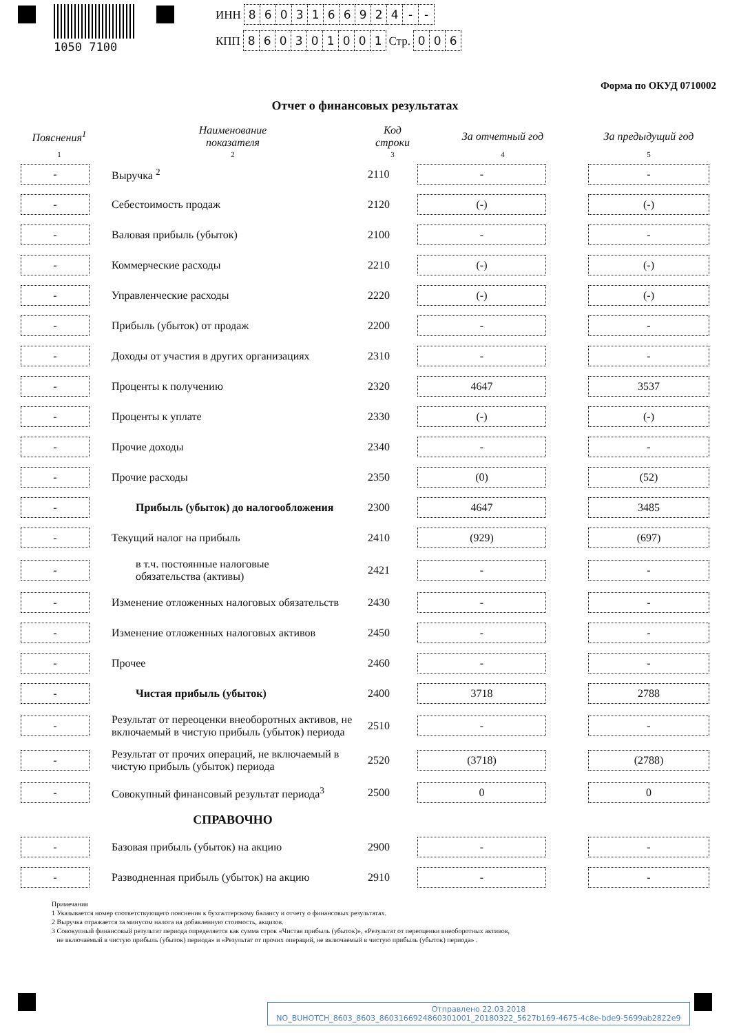1050 7100
ИНН 8603166924 - -
КПП 860301001 Стр. 0 0 6
Форма по ОКУД 0710002
Отчет о финансовых результатах
| Пояснения<sup>1</sup> | Наименование показателя | Код строки | За отчетный год | За предыдущий год |
| --- | --- | --- | --- | --- |
| 1 | 2 | 3 | 4 | 5 |
| - | Выручка <sup>2</sup> | 2110 | - | - |
| - | Себестоимость продаж | 2120 | (-) | (-) |
| - | Валовая прибыль (убыток) | 2100 | - | - |
| - | Коммерческие расходы | 2210 | (-) | (-) |
| - | Управленческие расходы | 2220 | (-) | (-) |
| - | Прибыль (убыток) от продаж | 2200 | - | - |
| - | Доходы от участия в других организациях | 2310 | - | - |
| - | Проценты к получению | 2320 | 4647 | 3537 |
| - | Проценты к уплате | 2330 | (-) | (-) |
| - | Прочие доходы | 2340 | - | - |
| - | Прочие расходы | 2350 | (0) | (52) |
| - | Прибыль (убыток) до налогообложения | 2300 | 4647 | 3485 |
| - | Текущий налог на прибыль | 2410 | (929) | (697) |
| - | в т.ч. постоянные налоговые обязательства (активы) | 2421 | - | - |
| - | Изменение отложенных налоговых обязательств | 2430 | - | - |
| - | Изменение отложенных налоговых активов | 2450 | - | - |
| - | Прочее | 2460 | - | - |
| - | Чистая прибыль (убыток) | 2400 | 3718 | 2788 |
| - | Результат от переоценки внеоборотных активов, не включаемый в чистую прибыль (убыток) периода | 2510 | - | - |
| - | Результат от прочих операций, не включаемый в чистую прибыль (убыток) периода | 2520 | (3718) | (2788) |
| - | Совокупный финансовый результат периода<sup>3</sup> | 2500 | 0 | 0 |
| | СПРАВОЧНО | | | |
| - | Базовая прибыль (убыток) на акцию | 2900 | - | - |
| - | Разводненная прибыль (убыток) на акцию | 2910 | - | - |
Примечания
1 Указывается номер соответствующего пояснения к бухгалтерскому балансу и отчету о финансовых результатах.
2 Выручка отражается за минусом налога на добавленную стоимость, акцизов.
3 Совокупный финансовый результат периода определяется как сумма строк «Чистая прибыль (убыток)», «Результат от переоценки внеоборотных активов,
не включаемый в чистую прибыль (убыток) периода» и «Результат от прочих операций, не включаемый в чистую прибыль (убыток) периода» .
Отправлено 22.03.2018
NO_BUHOTCH_8603_8603_8603166924860301001_20180322_5627b169-4675-4c8e-bde9-5699ab2822e9